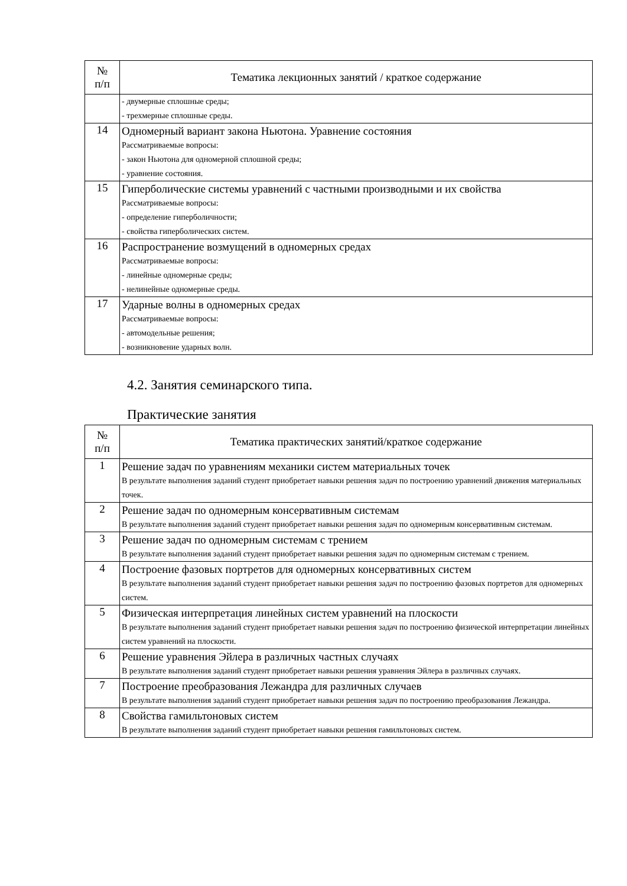| № п/п | Тематика лекционных занятий / краткое содержание |
| --- | --- |
| | - двумерные сплошные среды; - трехмерные сплошные среды. |
| 14 | Одномерный вариант закона Ньютона. Уравнение состояния Рассматриваемые вопросы: - закон Ньютона для одномерной сплошной среды; - уравнение состояния. |
| 15 | Гиперболические системы уравнений с частными производными и их свойства Рассматриваемые вопросы: - определение гиперболичности; - свойства гиперболических систем. |
| 16 | Распространение возмущений в одномерных средах Рассматриваемые вопросы: - линейные одномерные среды; - нелинейные одномерные среды. |
| 17 | Ударные волны в одномерных средах Рассматриваемые вопросы: - автомодельные решения; - возникновение ударных волн. |
4.2. Занятия семинарского типа.
Практические занятия
| № п/п | Тематика практических занятий/краткое содержание |
| --- | --- |
| 1 | Решение задач по уравнениям механики систем материальных точек В результате выполнения заданий студент приобретает навыки решения задач по построению уравнений движения материальных точек. |
| 2 | Решение задач по одномерным консервативным системам В результате выполнения заданий студент приобретает навыки решения задач по одномерным консервативным системам. |
| 3 | Решение задач по одномерным системам с трением В результате выполнения заданий студент приобретает навыки решения задач по одномерным системам с трением. |
| 4 | Построение фазовых портретов для одномерных консервативных систем В результате выполнения заданий студент приобретает навыки решения задач по построению фазовых портретов для одномерных систем. |
| 5 | Физическая интерпретация линейных систем уравнений на плоскости В результате выполнения заданий студент приобретает навыки решения задач по построению физической интерпретации линейных систем уравнений на плоскости. |
| 6 | Решение уравнения Эйлера в различных частных случаях В результате выполнения заданий студент приобретает навыки решения уравнения Эйлера в различных случаях. |
| 7 | Построение преобразования Лежандра для различных случаев В результате выполнения заданий студент приобретает навыки решения задач по построению преобразования Лежандра. |
| 8 | Свойства гамильтоновых систем В результате выполнения заданий студент приобретает навыки решения гамильтоновых систем. |